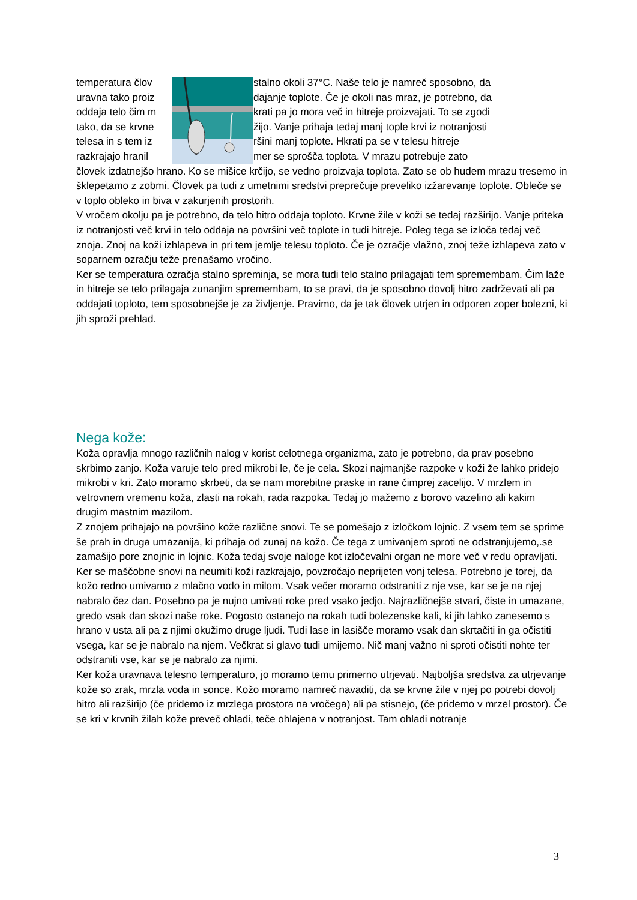temperatura člov stalno okoli 37°C. Naše telo je namreč sposobno, da
uravna tako proiz dajanje toplote. Če je okoli nas mraz, je potrebno, da
oddaja telo čim m krati pa jo mora več in hitreje proizvajati. To se zgodi
tako, da se krvne žijo. Vanje prihaja tedaj manj tople krvi iz notranjosti
telesa in s tem iz ršini manj toplote. Hkrati pa se v telesu hitreje
razkrajajo hranil mer se sprošča toplota. V mrazu potrebuje zato
človek izdatnejšo hrano. Ko se mišice krčijo, se vedno proizvaja toplota. Zato se ob hudem mrazu tresemo in šklepetamo z zobmi. Človek pa tudi z umetnimi sredstvi preprečuje preveliko izžarevanje toplote. Obleče se v toplo obleko in biva v zakurjenih prostorih.
V vročem okolju pa je potrebno, da telo hitro oddaja toploto. Krvne žile v koži se tedaj razširijo. Vanje priteka iz notranjosti več krvi in telo oddaja na površini več toplote in tudi hitreje. Poleg tega se izloča tedaj več znoja. Znoj na koži izhlapeva in pri tem jemlje telesu toploto. Če je ozračje vlažno, znoj teže izhlapeva zato v soparnem ozračju teže prenašamo vročino.
Ker se temperatura ozračja stalno spreminja, se mora tudi telo stalno prilagajati tem spremembam. Čim laže in hitreje se telo prilagaja zunanjim spremembam, to se pravi, da je sposobno dovolj hitro zadrževati ali pa oddajati toploto, tem sposobnejše je za življenje. Pravimo, da je tak človek utrjen in odporen zoper bolezni, ki jih sproži prehlad.
Nega kože:
Koža opravlja mnogo različnih nalog v korist celotnega organizma, zato je potrebno, da prav posebno skrbimo zanjo. Koža varuje telo pred mikrobi le, če je cela. Skozi najmanjše razpoke v koži že lahko pridejo mikrobi v kri. Zato moramo skrbeti, da se nam morebitne praske in rane čimprej zacelijo. V mrzlem in vetrovnem vremenu koža, zlasti na rokah, rada razpoka. Tedaj jo mažemo z borovo vazelino ali kakim drugim mastnim mazilom.
Z znojem prihajajo na površino kože različne snovi. Te se pomešajo z izločkom lojnic. Z vsem tem se sprime še prah in druga umazanija, ki prihaja od zunaj na kožo. Če tega z umivanjem sproti ne odstranjujemo,.se zamašijo pore znojnic in lojnic. Koža tedaj svoje naloge kot izločevalni organ ne more več v redu opravljati. Ker se maščobne snovi na neumiti koži razkrajajo, povzročajo neprijeten vonj telesa. Potrebno je torej, da kožo redno umivamo z mlačno vodo in milom. Vsak večer moramo odstraniti z nje vse, kar se je na njej nabralo čez dan. Posebno pa je nujno umivati roke pred vsako jedjo. Najrazličnejše stvari, čiste in umazane, gredo vsak dan skozi naše roke. Pogosto ostanejo na rokah tudi bolezenske kali, ki jih lahko zanesemo s hrano v usta ali pa z njimi okužimo druge ljudi. Tudi lase in lasišče moramo vsak dan skrtačiti in ga očistiti vsega, kar se je nabralo na njem. Večkrat si glavo tudi umijemo. Nič manj važno ni sproti očistiti nohte ter odstraniti vse, kar se je nabralo za njimi.
Ker koža uravnava telesno temperaturo, jo moramo temu primerno utrjevati. Najboljša sredstva za utrjevanje kože so zrak, mrzla voda in sonce. Kožo moramo namreč navaditi, da se krvne žile v njej po potrebi dovolj hitro ali razširijo (če pridemo iz mrzlega prostora na vročega) ali pa stisnejo, (če pridemo v mrzel prostor). Če se kri v krvnih žilah kože preveč ohladi, teče ohlajena v notranjost. Tam ohladi notranje
3